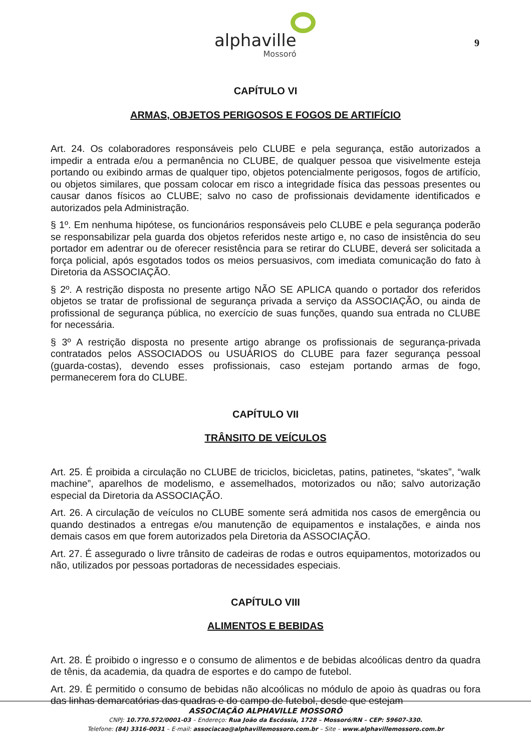alphaville
Mossoró
9
CAPÍTULO VI
ARMAS, OBJETOS PERIGOSOS E FOGOS DE ARTIFÍCIO
Art. 24. Os colaboradores responsáveis pelo CLUBE e pela segurança, estão autorizados a impedir a entrada e/ou a permanência no CLUBE, de qualquer pessoa que visivelmente esteja portando ou exibindo armas de qualquer tipo, objetos potencialmente perigosos, fogos de artifício, ou objetos similares, que possam colocar em risco a integridade física das pessoas presentes ou causar danos físicos ao CLUBE; salvo no caso de profissionais devidamente identificados e autorizados pela Administração.
§ 1º. Em nenhuma hipótese, os funcionários responsáveis pelo CLUBE e pela segurança poderão se responsabilizar pela guarda dos objetos referidos neste artigo e, no caso de insistência do seu portador em adentrar ou de oferecer resistência para se retirar do CLUBE, deverá ser solicitada a força policial, após esgotados todos os meios persuasivos, com imediata comunicação do fato à Diretoria da ASSOCIAÇÃO.
§ 2º. A restrição disposta no presente artigo NÃO SE APLICA quando o portador dos referidos objetos se tratar de profissional de segurança privada a serviço da ASSOCIAÇÃO, ou ainda de profissional de segurança pública, no exercício de suas funções, quando sua entrada no CLUBE for necessária.
§ 3º A restrição disposta no presente artigo abrange os profissionais de segurança-privada contratados pelos ASSOCIADOS ou USUÁRIOS do CLUBE para fazer segurança pessoal (guarda-costas), devendo esses profissionais, caso estejam portando armas de fogo, permanecerem fora do CLUBE.
CAPÍTULO VII
TRÂNSITO DE VEÍCULOS
Art. 25. É proibida a circulação no CLUBE de triciclos, bicicletas, patins, patinetes, “skates”, “walk machine”, aparelhos de modelismo, e assemelhados, motorizados ou não; salvo autorização especial da Diretoria da ASSOCIAÇÃO.
Art. 26. A circulação de veículos no CLUBE somente será admitida nos casos de emergência ou quando destinados a entregas e/ou manutenção de equipamentos e instalações, e ainda nos demais casos em que forem autorizados pela Diretoria da ASSOCIAÇÃO.
Art. 27. É assegurado o livre trânsito de cadeiras de rodas e outros equipamentos, motorizados ou não, utilizados por pessoas portadoras de necessidades especiais.
CAPÍTULO VIII
ALIMENTOS E BEBIDAS
Art. 28. É proibido o ingresso e o consumo de alimentos e de bebidas alcoólicas dentro da quadra de tênis, da academia, da quadra de esportes e do campo de futebol.
Art. 29. É permitido o consumo de bebidas não alcoólicas no módulo de apoio às quadras ou fora das linhas demarcatórias das quadras e do campo de futebol, desde que estejam
ASSOCIAÇÃO ALPHAVILLE MOSSORÓ
CNPJ: 10.770.572/0001-03 – Endereço: Rua João da Escóssia, 1728 – Mossoró/RN – CEP: 59607-330.
Telefone: (84) 3316-0031 – E-mail: associacao@alphavillemossoro.com.br – Site – www.alphavillemossoro.com.br